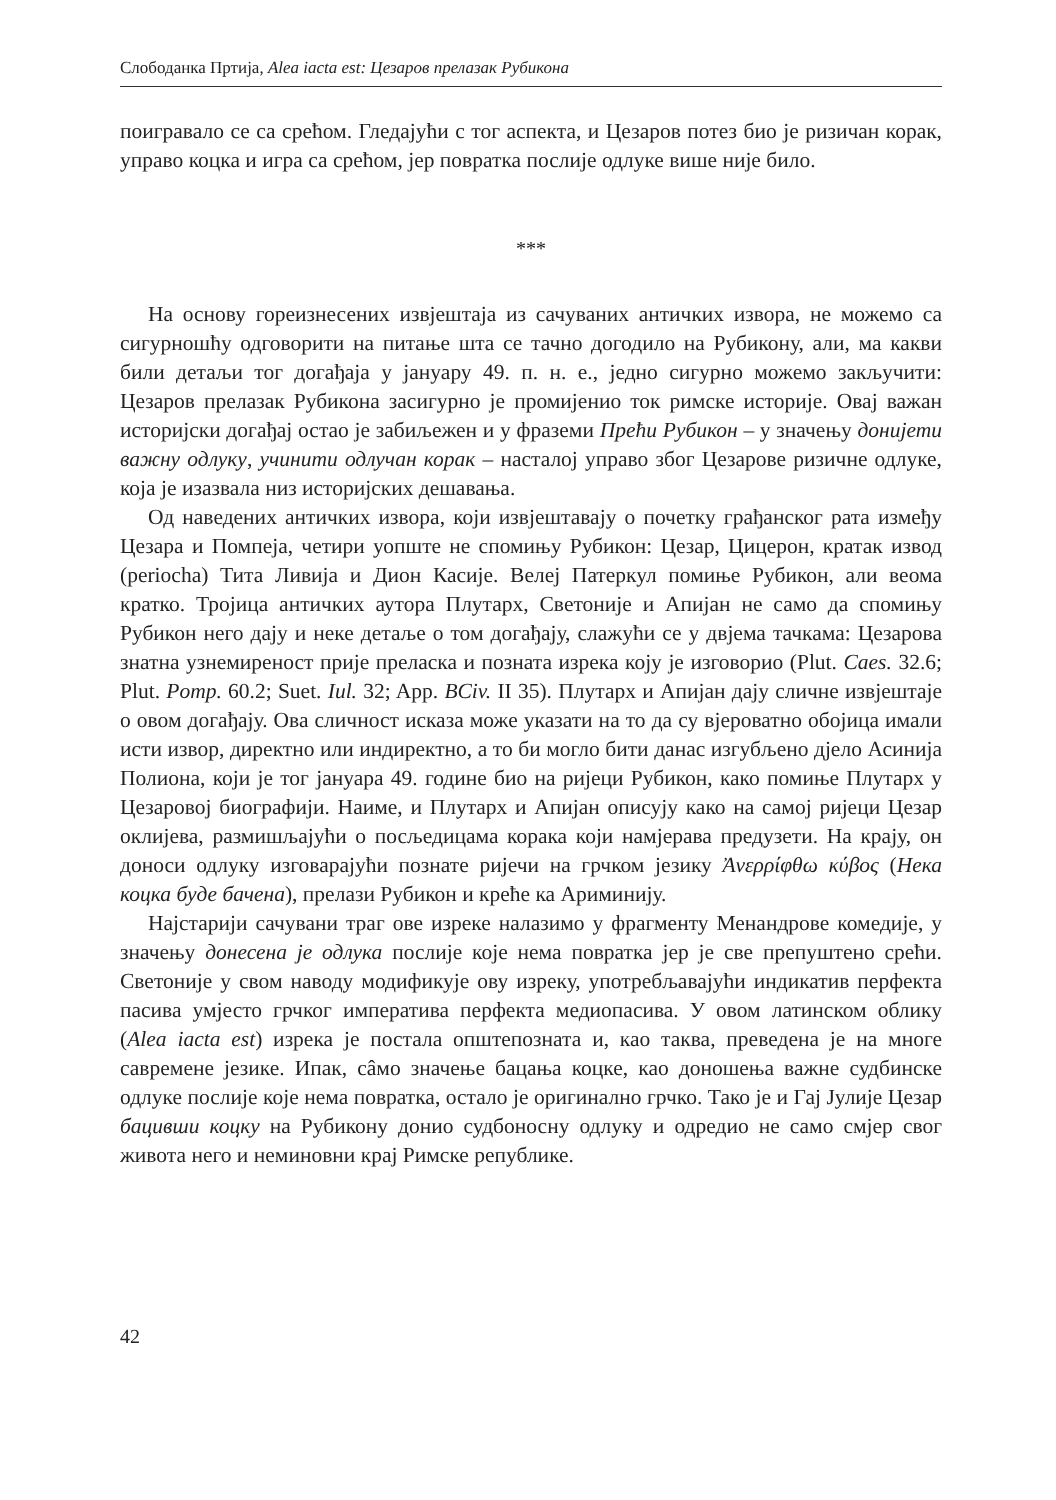Слободанка Пртија, Alea iacta est: Цезаров прелазак Рубикона
поигравало се са срећом. Гледајући с тог аспекта, и Цезаров потез био је ризичан корак, управо коцка и игра са срећом, јер повратка послије одлуке више није било.
***
На основу гореизнесених извјештаја из сачуваних античких извора, не можемо са сигурношћу одговорити на питање шта се тачно догодило на Рубикону, али, ма какви били детаљи тог догађаја у јануару 49. п. н. е., једно сигурно можемо закључити: Цезаров прелазак Рубикона засигурно је промијенио ток римске историје. Овај важан историјски догађај остао је забиљежен и у фраземи Прећи Рубикон – у значењу донијети важну одлуку, учинити одлучан корак – насталој управо због Цезарове ризичне одлуке, која је изазвала низ историјских дешавања.
Од наведених античких извора, који извјештавају о почетку грађанског рата између Цезара и Помпеја, четири уопште не спомињу Рубикон: Цезар, Цицерон, кратак извод (periocha) Тита Ливија и Дион Касије. Велеј Патеркул помиње Рубикон, али веома кратко. Тројица античких аутора Плутарх, Светоније и Апијан не само да спомињу Рубикон него дају и неке детаље о том догађају, слажући се у двјема тачкама: Цезарова знатна узнемиреност прије преласка и позната изрека коју је изговорио (Plut. Caes. 32.6; Plut. Pomp. 60.2; Suet. Iul. 32; App. BCiv. II 35). Плутарх и Апијан дају сличне извјештаје о овом догађају. Ова сличност исказа може указати на то да су вјероватно обојица имали исти извор, директно или индиректно, а то би могло бити данас изгубљено дјело Асинија Полиона, који је тог јануара 49. године био на ријеци Рубикон, како помиње Плутарх у Цезаровој биографији. Наиме, и Плутарх и Апијан описују како на самој ријеци Цезар оклијева, размишљајући о посљедицама корака који намјерава предузети. На крају, он доноси одлуку изговарајући познате ријечи на грчком језику Ἀνερρίφθω κύβος (Нека коцка буде бачена), прелази Рубикон и креће ка Ариминију.
Најстарији сачувани траг ове изреке налазимо у фрагменту Менандрове комедије, у значењу донесена је одлука послије које нема повратка јер је све препуштено срећи. Светоније у свом наводу модификује ову изреку, употребљавајући индикатив перфекта пасива умјесто грчког императива перфекта медиопасива. У овом латинском облику (Alea iacta est) изрека је постала општепозната и, као таква, преведена је на многе савремене језике. Ипак, сâмо значење бацања коцке, као доношења важне судбинске одлуке послије које нема повратка, остало је оригинално грчко. Тако је и Гај Јулије Цезар бацивши коцку на Рубикону донио судбоносну одлуку и одредио не само смјер свог живота него и неминовни крај Римске републике.
42